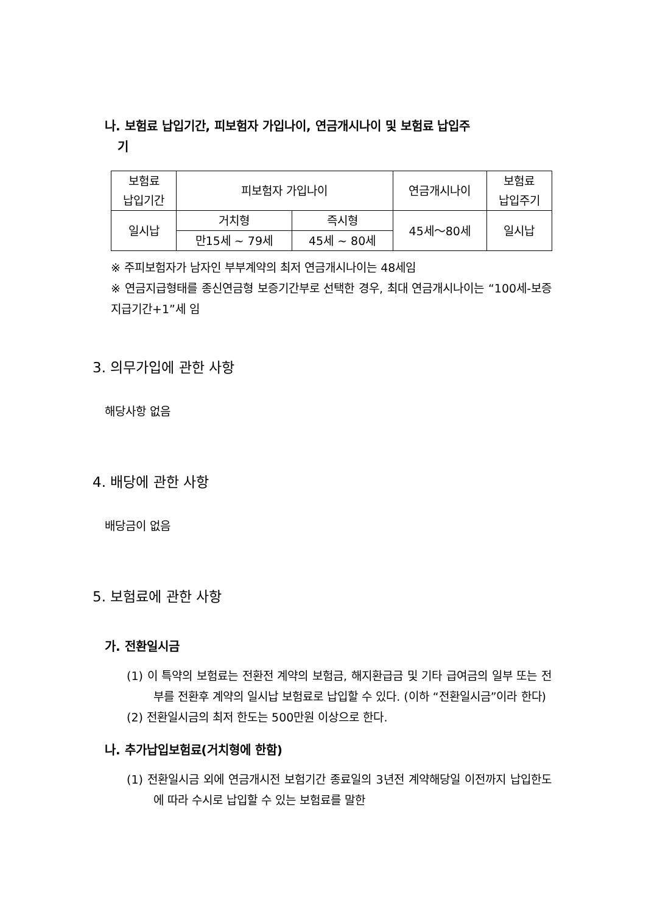나. 보험료 납입기간, 피보험자 가입나이, 연금개시나이 및 보험료 납입주
기
| 보험료 납입기간 | 피보험자 가입나이 | | 연금개시나이 | 보험료 납입주기 |
| 일시납 | 거치형 | 즉시형 | 45세～80세 | 일시납 |
| | 만15세 ~ 79세 | 45세 ~ 80세 | | |
※ 주피보험자가 남자인 부부계약의 최저 연금개시나이는 48세임
※ 연금지급형태를 종신연금형 보증기간부로 선택한 경우, 최대 연금개시나이는 “100세-보증지급기간+1”세 임
3. 의무가입에 관한 사항
해당사항 없음
4. 배당에 관한 사항
배당금이 없음
5. 보험료에 관한 사항
가. 전환일시금
(1) 이 특약의 보험료는 전환전 계약의 보험금, 해지환급금 및 기타 급여금의 일부 또는 전부를 전환후 계약의 일시납 보험료로 납입할 수 있다. (이하 “전환일시금”이라 한다)
(2) 전환일시금의 최저 한도는 500만원 이상으로 한다.
나. 추가납입보험료(거치형에 한함)
(1) 전환일시금 외에 연금개시전 보험기간 종료일의 3년전 계약해당일 이전까지 납입한도에 따라 수시로 납입할 수 있는 보험료를 말한